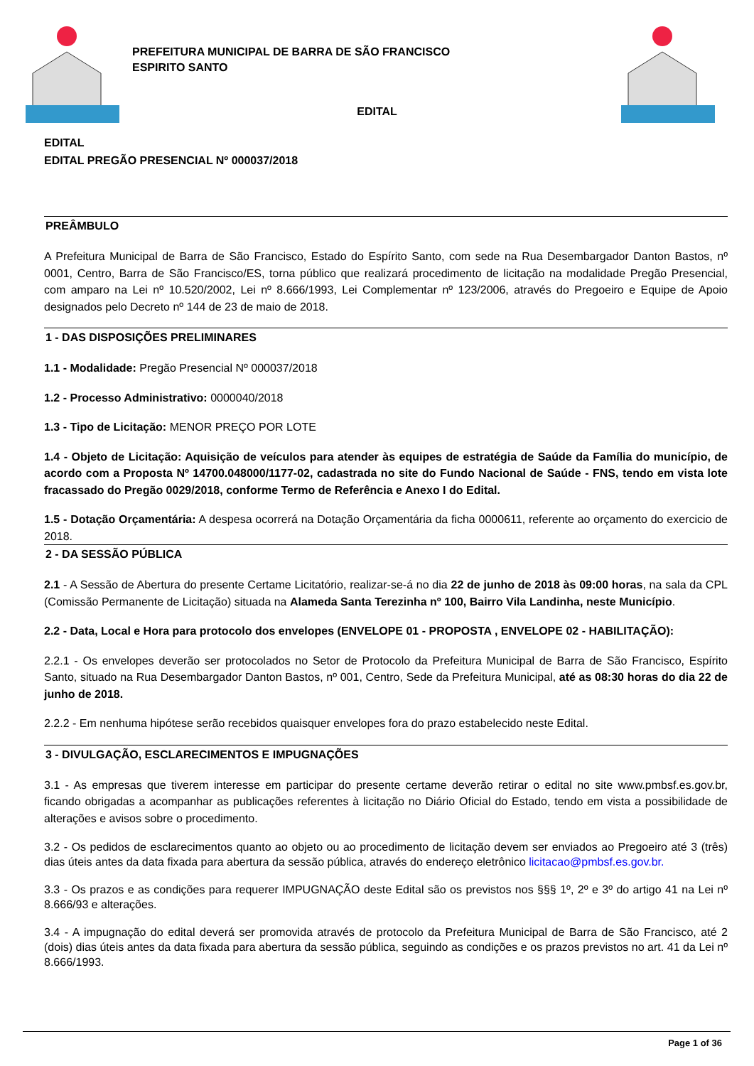PREFEITURA MUNICIPAL DE BARRA DE SÃO FRANCISCO
ESPIRITO SANTO
EDITAL
EDITAL
EDITAL PREGÃO PRESENCIAL Nº 000037/2018
PREÂMBULO
A Prefeitura Municipal de Barra de São Francisco, Estado do Espírito Santo, com sede na Rua Desembargador Danton Bastos, nº 0001, Centro, Barra de São Francisco/ES, torna público que realizará procedimento de licitação na modalidade Pregão Presencial, com amparo na Lei nº 10.520/2002, Lei nº 8.666/1993, Lei Complementar nº 123/2006, através do Pregoeiro e Equipe de Apoio designados pelo Decreto nº 144 de 23 de maio de 2018.
1 - DAS DISPOSIÇÕES PRELIMINARES
1.1 - Modalidade: Pregão Presencial Nº 000037/2018
1.2 - Processo Administrativo: 0000040/2018
1.3 - Tipo de Licitação: MENOR PREÇO POR LOTE
1.4 - Objeto de Licitação: Aquisição de veículos para atender às equipes de estratégia de Saúde da Família do município, de acordo com a Proposta Nº 14700.048000/1177-02, cadastrada no site do Fundo Nacional de Saúde - FNS, tendo em vista lote fracassado do Pregão 0029/2018, conforme Termo de Referência e Anexo I do Edital.
1.5 - Dotação Orçamentária: A despesa ocorrerá na Dotação Orçamentária da ficha 0000611, referente ao orçamento do exercicio de 2018.
2 - DA SESSÃO PÚBLICA
2.1 - A Sessão de Abertura do presente Certame Licitatório, realizar-se-á no dia 22 de junho de 2018 às 09:00 horas, na sala da CPL (Comissão Permanente de Licitação) situada na Alameda Santa Terezinha nº 100, Bairro Vila Landinha, neste Município.
2.2 - Data, Local e Hora para protocolo dos envelopes (ENVELOPE 01 - PROPOSTA , ENVELOPE 02 - HABILITAÇÃO):
2.2.1 - Os envelopes deverão ser protocolados no Setor de Protocolo da Prefeitura Municipal de Barra de São Francisco, Espírito Santo, situado na Rua Desembargador Danton Bastos, nº 001, Centro, Sede da Prefeitura Municipal, até as 08:30 horas do dia 22 de junho de 2018.
2.2.2 - Em nenhuma hipótese serão recebidos quaisquer envelopes fora do prazo estabelecido neste Edital.
3 - DIVULGAÇÃO, ESCLARECIMENTOS E IMPUGNAÇÕES
3.1 - As empresas que tiverem interesse em participar do presente certame deverão retirar o edital no site www.pmbsf.es.gov.br, ficando obrigadas a acompanhar as publicações referentes à licitação no Diário Oficial do Estado, tendo em vista a possibilidade de alterações e avisos sobre o procedimento.
3.2 - Os pedidos de esclarecimentos quanto ao objeto ou ao procedimento de licitação devem ser enviados ao Pregoeiro até 3 (três) dias úteis antes da data fixada para abertura da sessão pública, através do endereço eletrônico licitacao@pmbsf.es.gov.br.
3.3 - Os prazos e as condições para requerer IMPUGNAÇÃO deste Edital são os previstos nos §§§ 1º, 2º e 3º do artigo 41 na Lei nº 8.666/93 e alterações.
3.4 - A impugnação do edital deverá ser promovida através de protocolo da Prefeitura Municipal de Barra de São Francisco, até 2 (dois) dias úteis antes da data fixada para abertura da sessão pública, seguindo as condições e os prazos previstos no art. 41 da Lei nº 8.666/1993.
Page 1 of 36